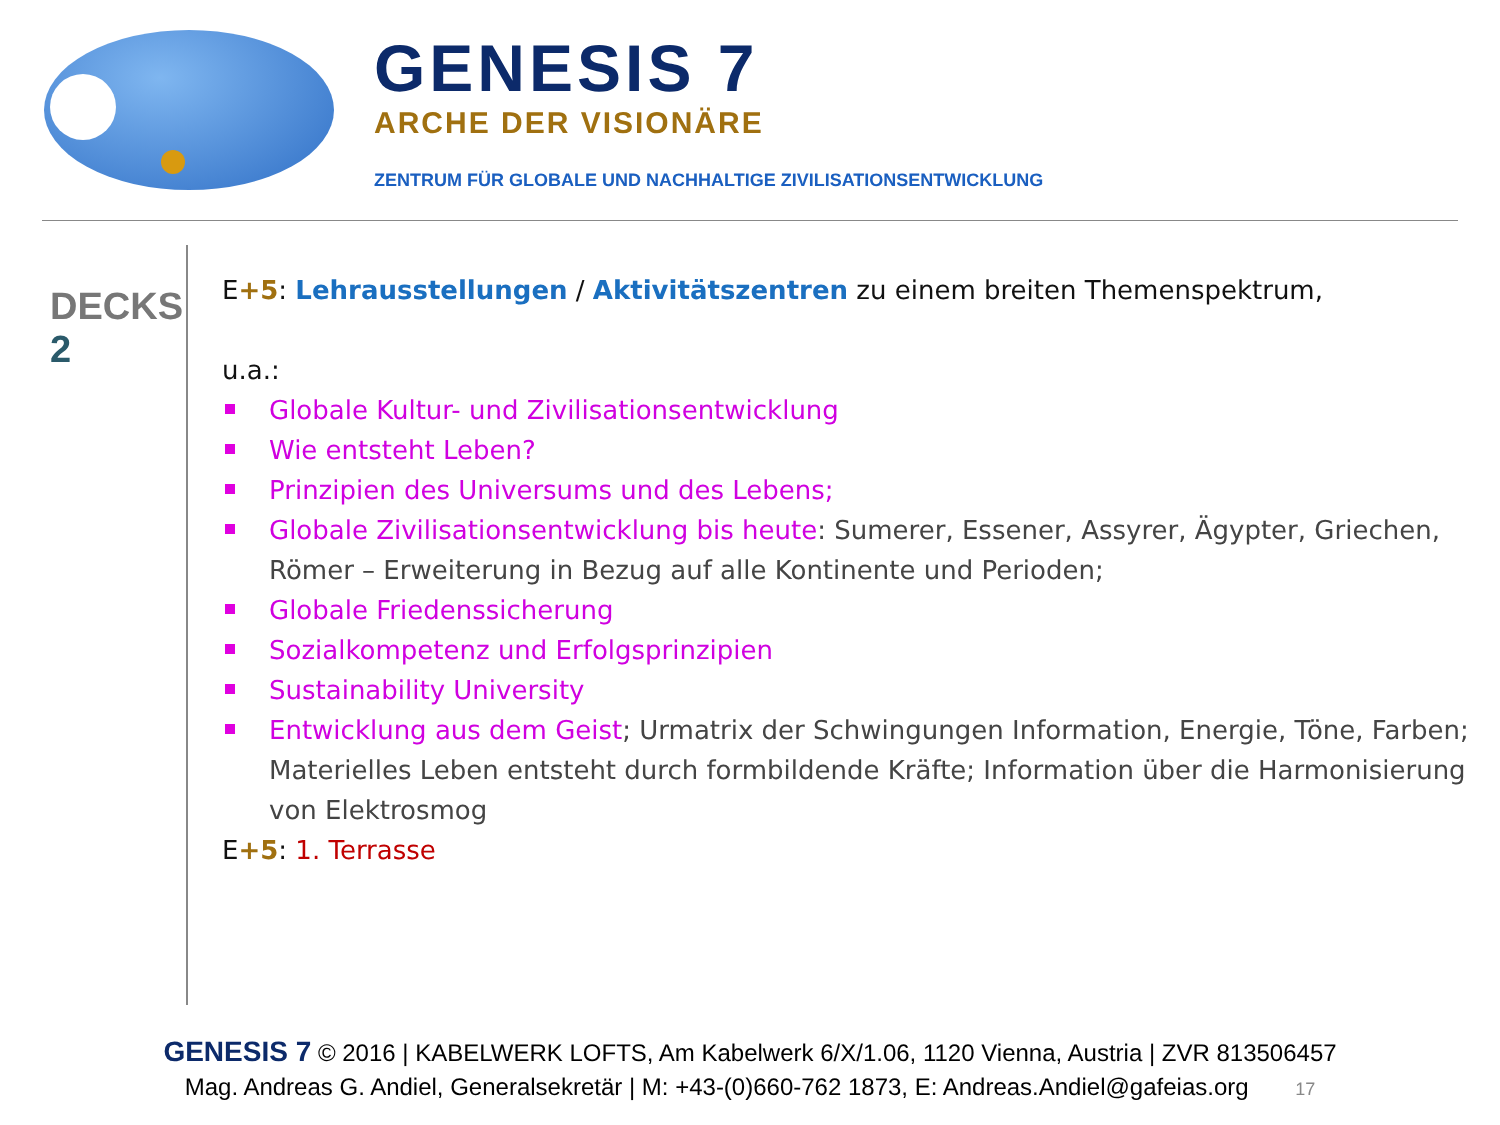GENESIS 7
ARCHE DER VISIONÄRE
ZENTRUM FÜR GLOBALE UND NACHHALTIGE ZIVILISATIONSENTWICKLUNG
DECKS
2
E+5: Lehrausstellungen / Aktivitätszentren zu einem breiten Themenspektrum,
u.a.:
Globale Kultur- und Zivilisationsentwicklung
Wie entsteht Leben?
Prinzipien des Universums und des Lebens;
Globale Zivilisationsentwicklung bis heute: Sumerer, Essener, Assyrer, Ägypter, Griechen, Römer – Erweiterung in Bezug auf alle Kontinente und Perioden;
Globale Friedenssicherung
Sozialkompetenz und Erfolgsprinzipien
Sustainability University
Entwicklung aus dem Geist; Urmatrix der Schwingungen Information, Energie, Töne, Farben; Materielles Leben entsteht durch formbildende Kräfte; Information über die Harmonisierung von Elektrosmog
E+5: 1. Terrasse
GENESIS 7 © 2016 | KABELWERK LOFTS, Am Kabelwerk 6/X/1.06, 1120 Vienna, Austria | ZVR 813506457
Mag. Andreas G. Andiel, Generalsekretär | M: +43-(0)660-762 1873, E: Andreas.Andiel@gafeias.org 17